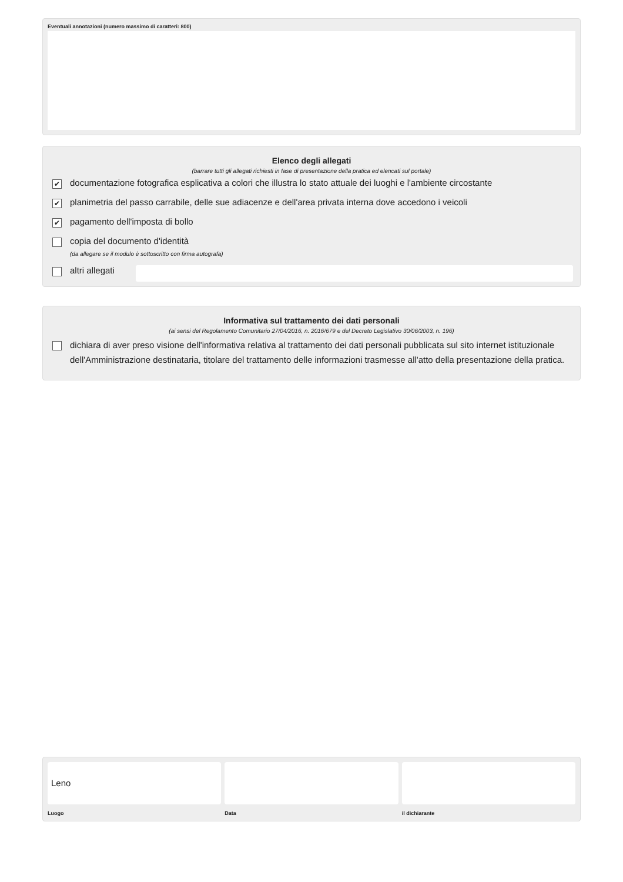Eventuali annotazioni (numero massimo di caratteri: 800)
Elenco degli allegati
(barrare tutti gli allegati richiesti in fase di presentazione della pratica ed elencati sul portale)
✔ documentazione fotografica esplicativa a colori che illustra lo stato attuale dei luoghi e l'ambiente circostante
✔ planimetria del passo carrabile, delle sue adiacenze e dell'area privata interna dove accedono i veicoli
✔ pagamento dell'imposta di bollo
copia del documento d'identità
(da allegare se il modulo è sottoscritto con firma autografa)
altri allegati
Informativa sul trattamento dei dati personali
(ai sensi del Regolamento Comunitario 27/04/2016, n. 2016/679 e del Decreto Legislativo 30/06/2003, n. 196)
dichiara di aver preso visione dell'informativa relativa al trattamento dei dati personali pubblicata sul sito internet istituzionale dell'Amministrazione destinataria, titolare del trattamento delle informazioni trasmesse all'atto della presentazione della pratica.
Leno
Luogo
Data il dichiarante